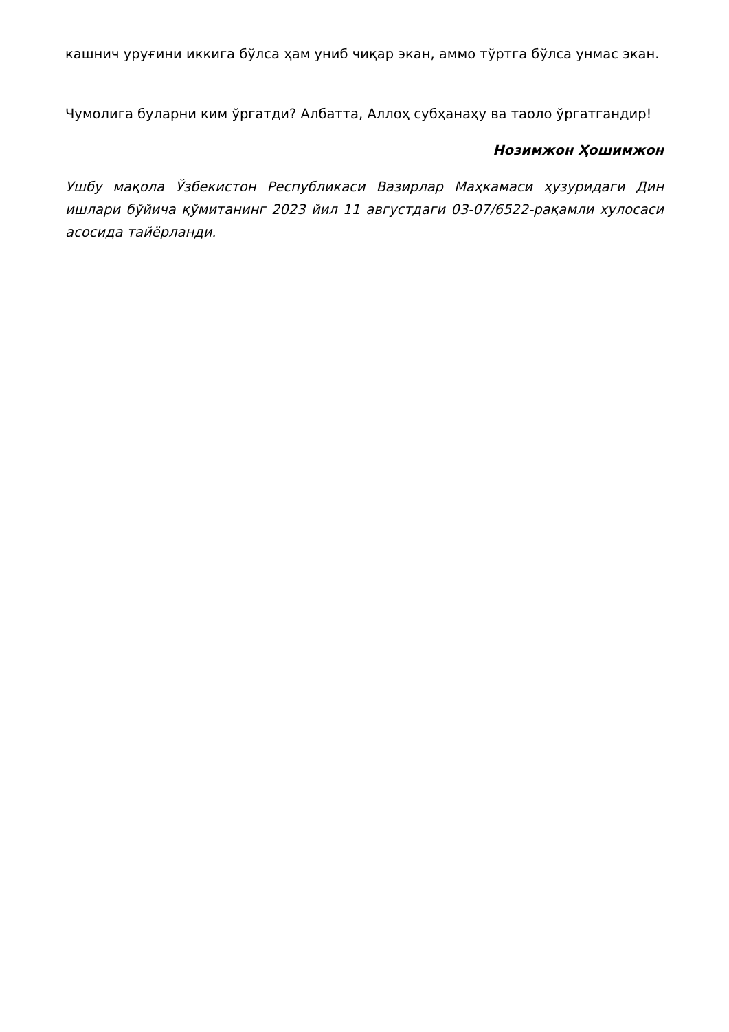кашнич уруғини иккига бўлса ҳам униб чиқар экан, аммо тўртга бўлса унмас экан.
Чумолига буларни ким ўргатди? Албатта, Аллоҳ субҳанаҳу ва таоло ўргатгандир!
Нозимжон Ҳошимжон
Ушбу мақола Ўзбекистон Республикаси Вазирлар Маҳкамаси ҳузуридаги Дин ишлари бўйича қўмитанинг 2023 йил 11 августдаги 03-07/6522-рақамли хулосаси асосида тайёрланди.